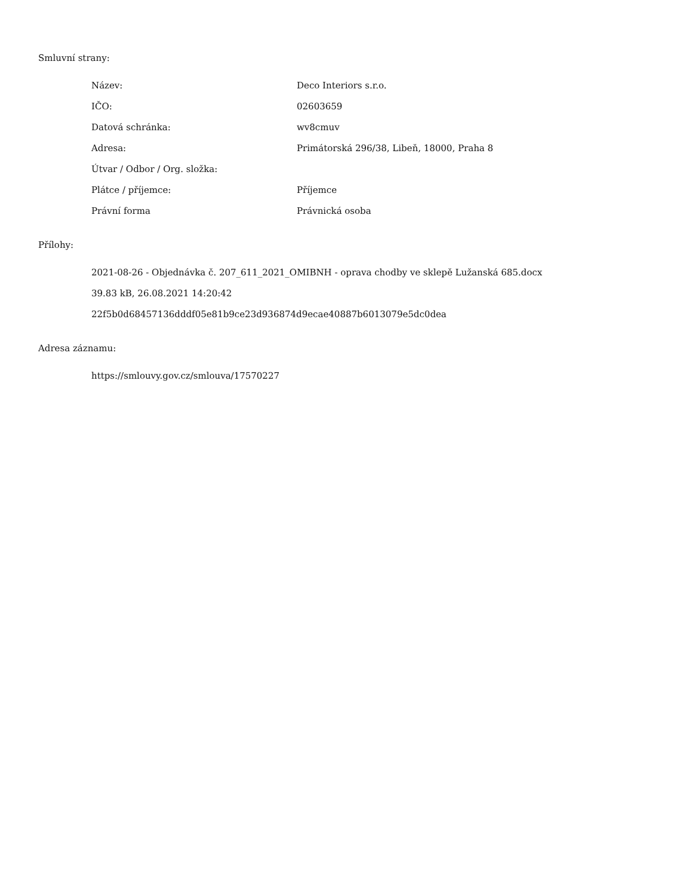Smluvní strany:
| Název: | Deco Interiors s.r.o. |
| IČO: | 02603659 |
| Datová schránka: | wv8cmuv |
| Adresa: | Primátorská 296/38, Libeň, 18000, Praha 8 |
| Útvar / Odbor / Org. složka: | |
| Plátce / příjemce: | Příjemce |
| Právní forma | Právnická osoba |
Přílohy:
2021-08-26 - Objednávka č. 207_611_2021_OMIBNH - oprava chodby ve sklepě Lužanská 685.docx
39.83 kB, 26.08.2021 14:20:42
22f5b0d68457136dddf05e81b9ce23d936874d9ecae40887b6013079e5dc0dea
Adresa záznamu:
https://smlouvy.gov.cz/smlouva/17570227